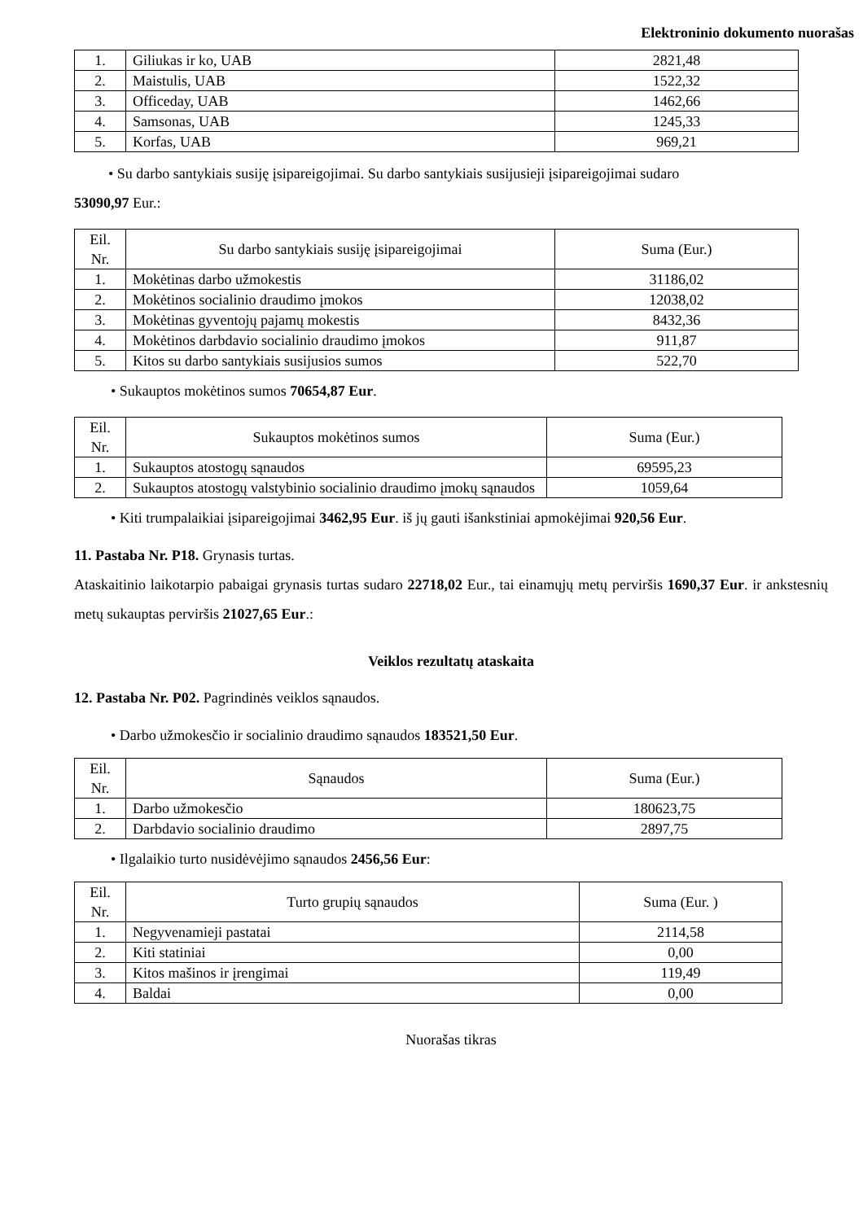Elektroninio dokumento nuorašas
| 1. | Giliukas ir ko, UAB | 2821,48 |
| 2. | Maistulis, UAB | 1522,32 |
| 3. | Officeday, UAB | 1462,66 |
| 4. | Samsonas, UAB | 1245,33 |
| 5. | Korfas, UAB | 969,21 |
• Su darbo santykiais susiję įsipareigojimai. Su darbo santykiais susijusieji įsipareigojimai sudaro
53090,97 Eur.:
| Eil. Nr. | Su darbo santykiais susiję įsipareigojimai | Suma (Eur.) |
| --- | --- | --- |
| 1. | Mokėtinas darbo užmokestis | 31186,02 |
| 2. | Mokėtinos socialinio draudimo įmokos | 12038,02 |
| 3. | Mokėtinas gyventojų pajamų mokestis | 8432,36 |
| 4. | Mokėtinos darbdavio socialinio draudimo įmokos | 911,87 |
| 5. | Kitos su darbo santykiais susijusios sumos | 522,70 |
• Sukauptos mokėtinos sumos 70654,87 Eur.
| Eil. Nr. | Sukauptos mokėtinos sumos | Suma (Eur.) |
| --- | --- | --- |
| 1. | Sukauptos atostogų sąnaudos | 69595,23 |
| 2. | Sukauptos atostogų valstybinio socialinio draudimo įmokų sąnaudos | 1059,64 |
• Kiti trumpalaikiai įsipareigojimai 3462,95 Eur. iš jų gauti išankstiniai apmokėjimai 920,56 Eur.
11. Pastaba Nr. P18. Grynasis turtas.
Ataskaitinio laikotarpio pabaigai grynasis turtas sudaro 22718,02 Eur., tai einamųjų metų perviršis 1690,37 Eur. ir ankstesnių metų sukauptas perviršis 21027,65 Eur.:
Veiklos rezultatų ataskaita
12. Pastaba Nr. P02. Pagrindinės veiklos sąnaudos.
• Darbo užmokesčio ir socialinio draudimo sąnaudos 183521,50 Eur.
| Eil. Nr. | Sąnaudos | Suma (Eur.) |
| --- | --- | --- |
| 1. | Darbo užmokesčio | 180623,75 |
| 2. | Darbdavio socialinio draudimo | 2897,75 |
• Ilgalaikio turto nusidėvėjimo sąnaudos 2456,56 Eur:
| Eil. Nr. | Turto grupių sąnaudos | Suma (Eur. ) |
| --- | --- | --- |
| 1. | Negyvenamieji pastatai | 2114,58 |
| 2. | Kiti statiniai | 0,00 |
| 3. | Kitos mašinos ir įrengimai | 119,49 |
| 4. | Baldai | 0,00 |
Nuorašas tikras